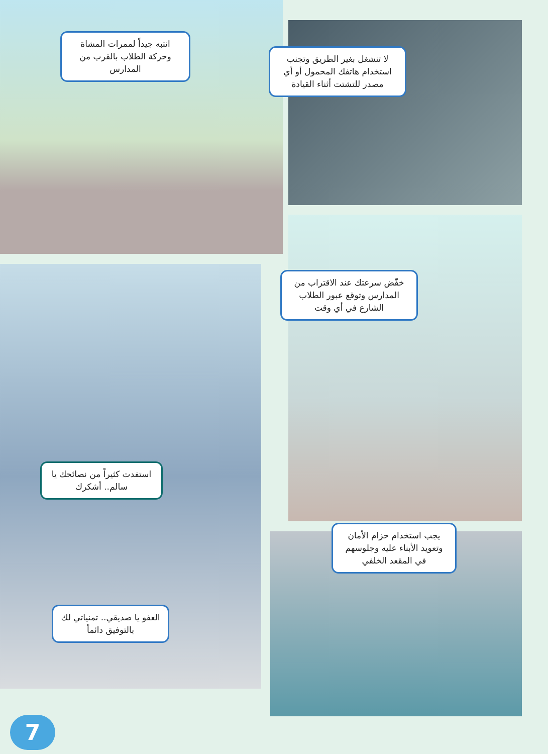انتبه جيداً لممرات المشاة وحركة الطلاب بالقرب من المدارس
لا تنشغل بغير الطريق وتجنب استخدام هاتفك المحمول أو أي مصدر للتشتت أثناء القيادة
خفّض سرعتك عند الاقتراب من المدارس وتوقع عبور الطلاب الشارع في أي وقت
استفدت كثيراً من نصائحك يا سالم.. أشكرك
العفو يا صديقي.. تمنياتي لك بالتوفيق دائماً
يجب استخدام حزام الأمان وتعويد الأبناء عليه وجلوسهم في المقعد الخلفي
7